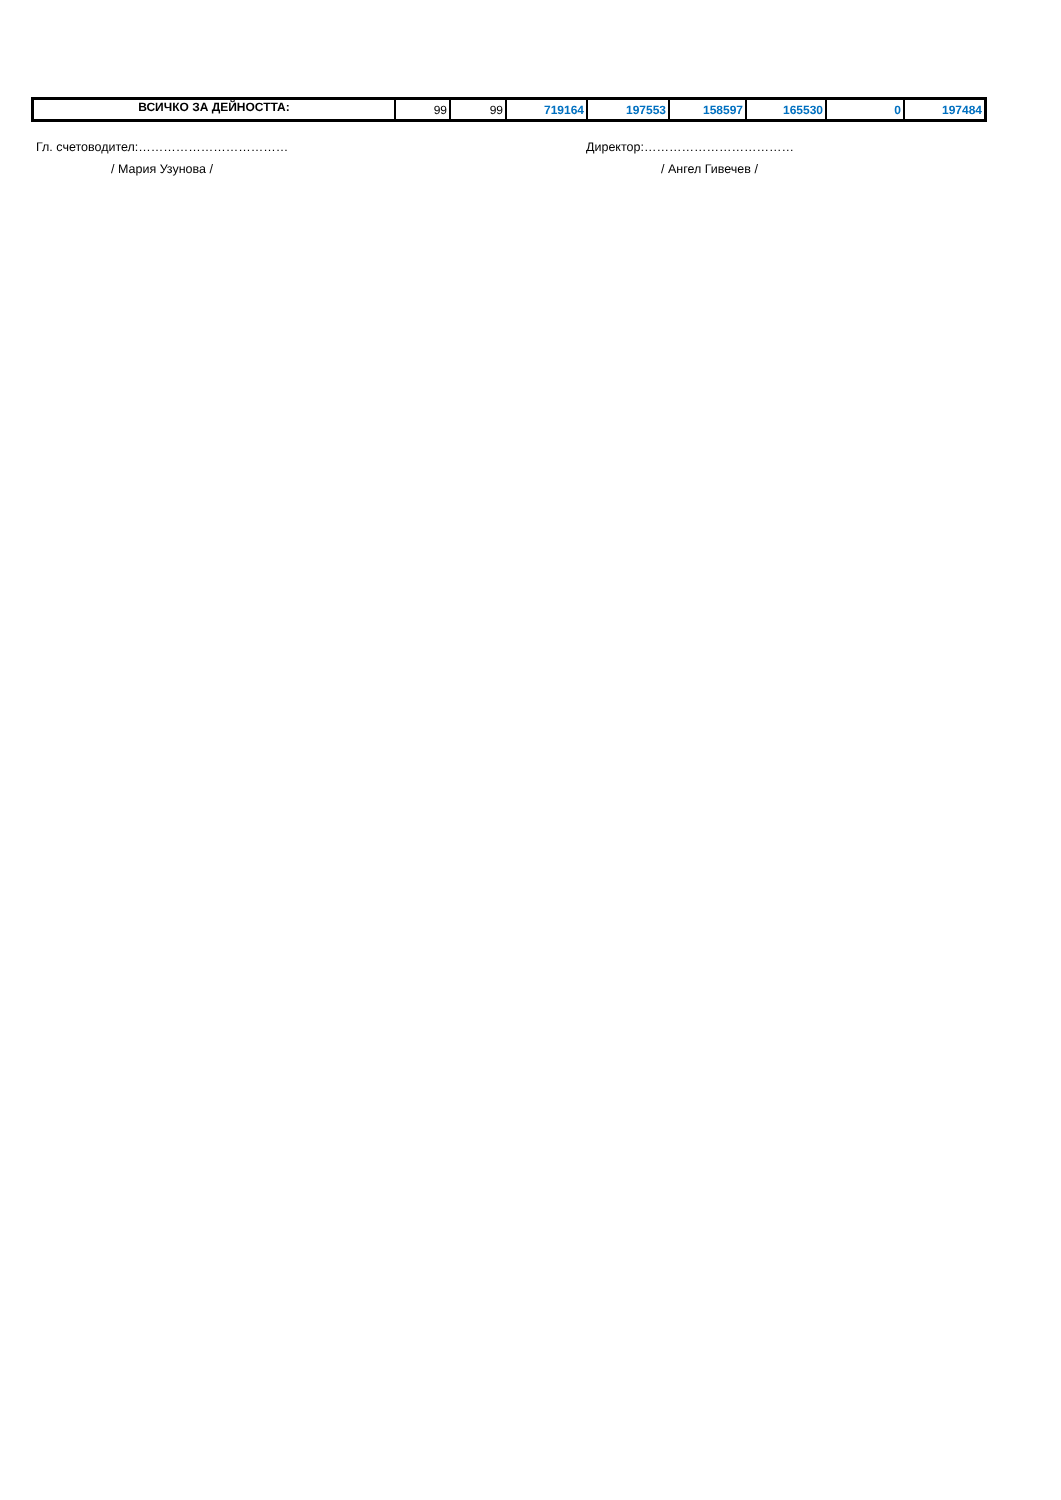| ВСИЧКО ЗА ДЕЙНОСТТА: | 99 | 99 | 719164 | 197553 | 158597 | 165530 | 0 | 197484 |
Гл. счетоводител:………………………………
/ Мария Узунова /
Директор:………………………………
/ Ангел Гивечев /